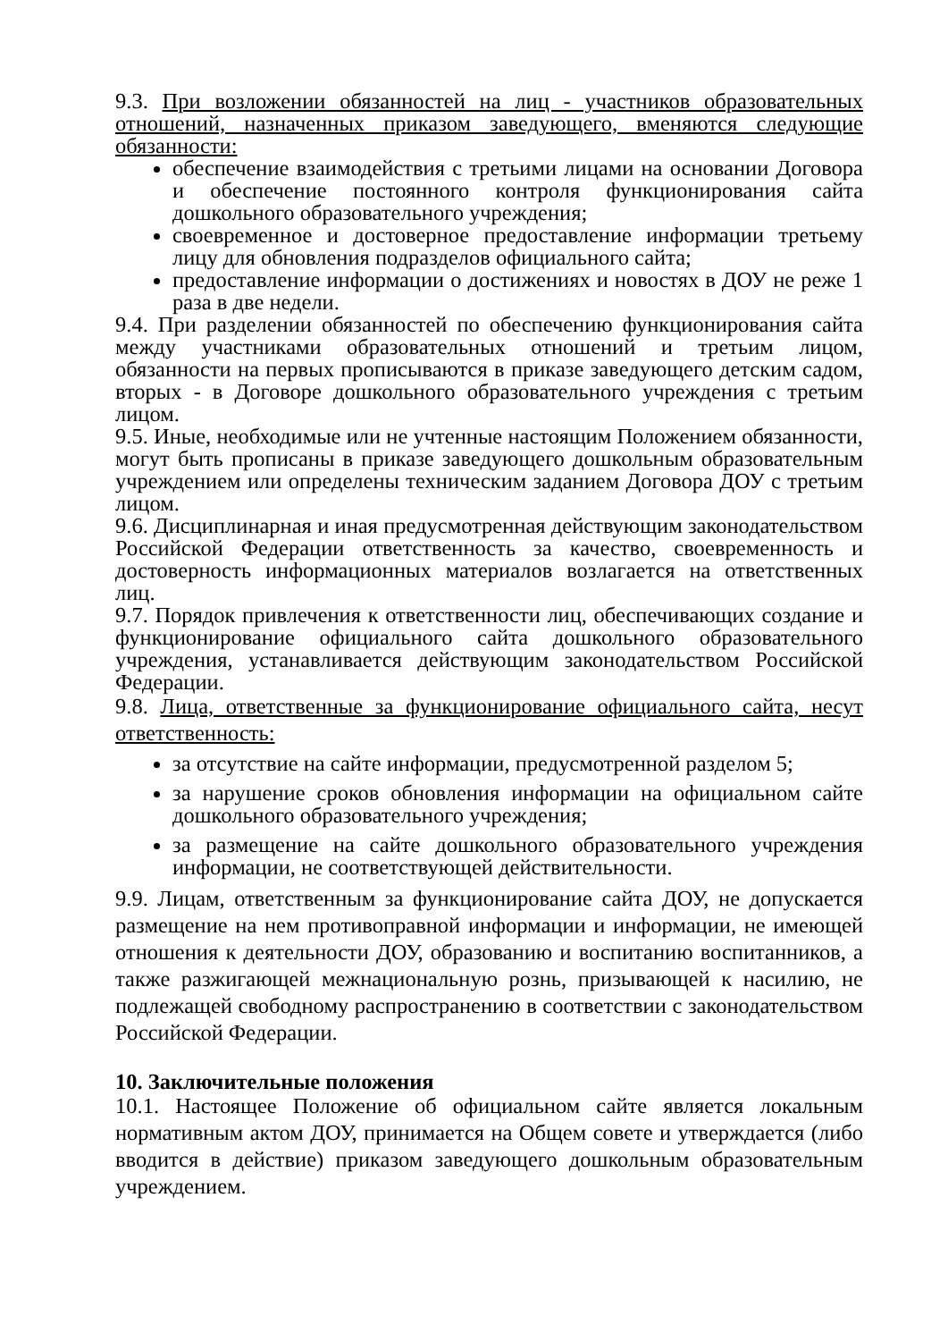9.3. При возложении обязанностей на лиц - участников образовательных отношений, назначенных приказом заведующего, вменяются следующие обязанности:
обеспечение взаимодействия с третьими лицами на основании Договора и обеспечение постоянного контроля функционирования сайта дошкольного образовательного учреждения;
своевременное и достоверное предоставление информации третьему лицу для обновления подразделов официального сайта;
предоставление информации о достижениях и новостях в ДОУ не реже 1 раза в две недели.
9.4. При разделении обязанностей по обеспечению функционирования сайта между участниками образовательных отношений и третьим лицом, обязанности на первых прописываются в приказе заведующего детским садом, вторых - в Договоре дошкольного образовательного учреждения с третьим лицом.
9.5. Иные, необходимые или не учтенные настоящим Положением обязанности, могут быть прописаны в приказе заведующего дошкольным образовательным учреждением или определены техническим заданием Договора ДОУ с третьим лицом.
9.6. Дисциплинарная и иная предусмотренная действующим законодательством Российской Федерации ответственность за качество, своевременность и достоверность информационных материалов возлагается на ответственных лиц.
9.7. Порядок привлечения к ответственности лиц, обеспечивающих создание и функционирование официального сайта дошкольного образовательного учреждения, устанавливается действующим законодательством Российской Федерации.
9.8. Лица, ответственные за функционирование официального сайта, несут ответственность:
за отсутствие на сайте информации, предусмотренной разделом 5;
за нарушение сроков обновления информации на официальном сайте дошкольного образовательного учреждения;
за размещение на сайте дошкольного образовательного учреждения информации, не соответствующей действительности.
9.9. Лицам, ответственным за функционирование сайта ДОУ, не допускается размещение на нем противоправной информации и информации, не имеющей отношения к деятельности ДОУ, образованию и воспитанию воспитанников, а также разжигающей межнациональную рознь, призывающей к насилию, не подлежащей свободному распространению в соответствии с законодательством Российской Федерации.
10. Заключительные положения
10.1. Настоящее Положение об официальном сайте является локальным нормативным актом ДОУ, принимается на Общем совете и утверждается (либо вводится в действие) приказом заведующего дошкольным образовательным учреждением.